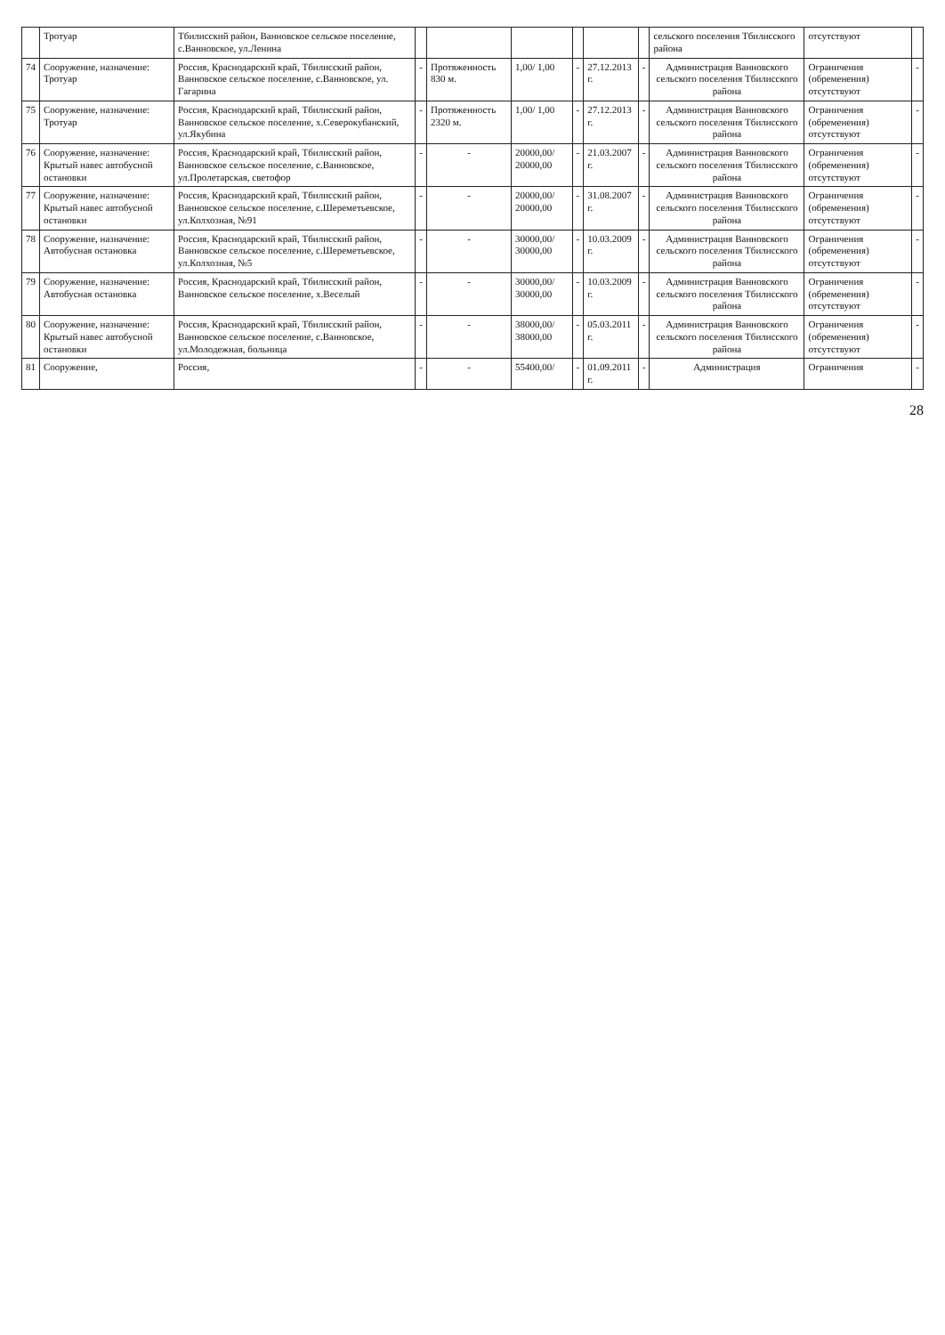| | Тротуар | Тбилисский район, Ванновское сельское поселение, с.Ванновское, ул.Ленина | | | | | | | сельского поселения Тбилисского района | отсутствуют | |
| 74 | Сооружение, назначение: Тротуар | Россия, Краснодарский край, Тбилисский район, Ванновское сельское поселение, с.Ванновское, ул. Гагарина | - | Протяженность 830 м. | 1,00/ 1,00 | - | 27.12.2013 г. | - | Администрация Ванновского сельского поселения Тбилисского района | Ограничения (обременения) отсутствуют | - |
| 75 | Сооружение, назначение: Тротуар | Россия, Краснодарский край, Тбилисский район, Ванновское сельское поселение, х.Северокубанский, ул.Якубина | - | Протяженность 2320 м. | 1,00/ 1,00 | - | 27.12.2013 г. | - | Администрация Ванновского сельского поселения Тбилисского района | Ограничения (обременения) отсутствуют | - |
| 76 | Сооружение, назначение: Крытый навес автобусной остановки | Россия, Краснодарский край, Тбилисский район, Ванновское сельское поселение, с.Ванновское, ул.Пролетарская, светофор | - | - | 20000,00/ 20000,00 | - | 21.03.2007 г. | - | Администрация Ванновского сельского поселения Тбилисского района | Ограничения (обременения) отсутствуют | - |
| 77 | Сооружение, назначение: Крытый навес автобусной остановки | Россия, Краснодарский край, Тбилисский район, Ванновское сельское поселение, с.Шереметьевское, ул.Колхозная, №91 | - | - | 20000,00/ 20000,00 | - | 31.08.2007 г. | - | Администрация Ванновского сельского поселения Тбилисского района | Ограничения (обременения) отсутствуют | - |
| 78 | Сооружение, назначение: Автобусная остановка | Россия, Краснодарский край, Тбилисский район, Ванновское сельское поселение, с.Шереметьевское, ул.Колхозная, №5 | - | - | 30000,00/ 30000,00 | - | 10.03.2009 г. | - | Администрация Ванновского сельского поселения Тбилисского района | Ограничения (обременения) отсутствуют | - |
| 79 | Сооружение, назначение: Автобусная остановка | Россия, Краснодарский край, Тбилисский район, Ванновское сельское поселение, х.Веселый | - | - | 30000,00/ 30000,00 | - | 10.03.2009 г. | - | Администрация Ванновского сельского поселения Тбилисского района | Ограничения (обременения) отсутствуют | - |
| 80 | Сооружение, назначение: Крытый навес автобусной остановки | Россия, Краснодарский край, Тбилисский район, Ванновское сельское поселение, с.Ванновское, ул.Молодежная, больница | - | - | 38000,00/ 38000,00 | - | 05.03.2011 г. | - | Администрация Ванновского сельского поселения Тбилисского района | Ограничения (обременения) отсутствуют | - |
| 81 | Сооружение, | Россия, | - | - | 55400,00/ | - | 01.09.2011 г. | - | Администрация | Ограничения | - |
28